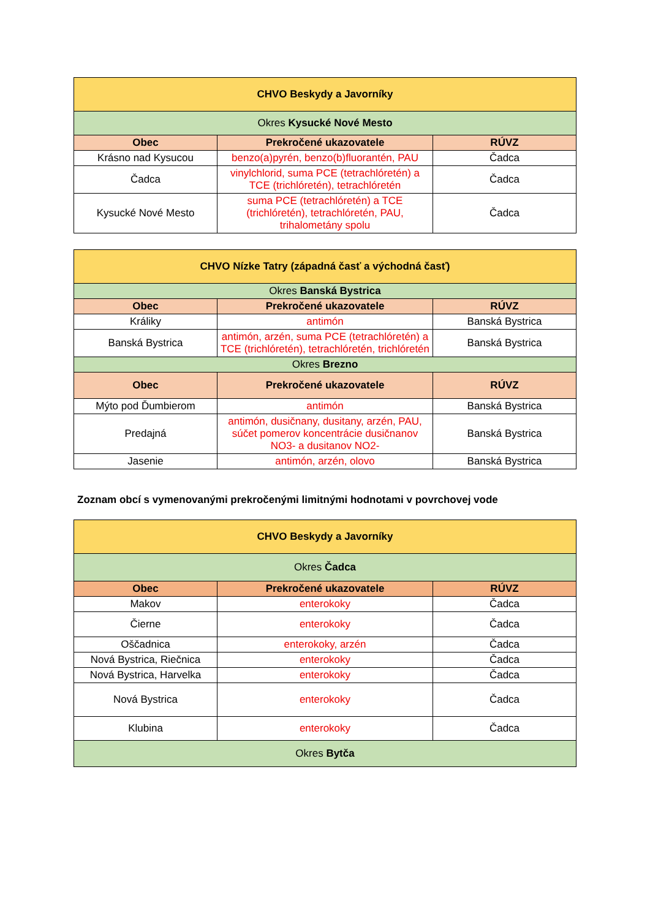| CHVO Beskydy a Javorníky | | |
| --- | --- | --- |
| Okres Kysucké Nové Mesto | | |
| Obec | Prekročené ukazovatele | RÚVZ |
| Krásno nad Kysucou | benzo(a)pyrén, benzo(b)fluorantén, PAU | Čadca |
| Čadca | vinylchlorid, suma PCE (tetrachlóretén) a TCE (trichlóretén), tetrachlóretén | Čadca |
| Kysucké Nové Mesto | suma PCE (tetrachlóretén) a TCE (trichlóretén), tetrachlóretén, PAU, trihalometány spolu | Čadca |
| CHVO Nízke Tatry (západná časť a východná časť) | | |
| --- | --- | --- |
| Okres Banská Bystrica | | |
| Obec | Prekročené ukazovatele | RÚVZ |
| Králiky | antimón | Banská Bystrica |
| Banská Bystrica | antimón, arzén, suma PCE (tetrachlóretén) a TCE (trichlóretén), tetrachlóretén, trichlóretén | Banská Bystrica |
| Okres Brezno | | |
| Obec | Prekročené ukazovatele | RÚVZ |
| Mýto pod Ďumbierom | antimón | Banská Bystrica |
| Predajná | antimón, dusičnany, dusitany, arzén, PAU, súčet pomerov koncentrácie dusičnanov NO3- a dusitanov NO2- | Banská Bystrica |
| Jasenie | antimón, arzén, olovo | Banská Bystrica |
Zoznam obcí s vymenovanými prekročenými limitnými hodnotami v povrchovej vode
| CHVO Beskydy a Javorníky | | |
| --- | --- | --- |
| Okres Čadca | | |
| Obec | Prekročené ukazovatele | RÚVZ |
| Makov | enterokoky | Čadca |
| Čierne | enterokoky | Čadca |
| Oščadnica | enterokoky, arzén | Čadca |
| Nová Bystrica, Riečnica | enterokoky | Čadca |
| Nová Bystrica, Harvelka | enterokoky | Čadca |
| Nová Bystrica | enterokoky | Čadca |
| Klubina | enterokoky | Čadca |
| Okres Bytča | | |